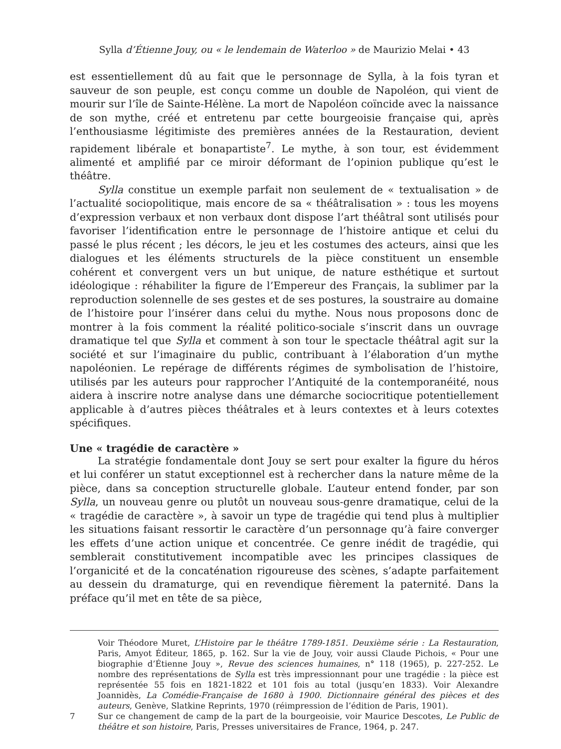Sylla d’Étienne Jouy, ou « le lendemain de Waterloo » de Maurizio Melai • 43
est essentiellement dû au fait que le personnage de Sylla, à la fois tyran et sauveur de son peuple, est conçu comme un double de Napoléon, qui vient de mourir sur l’île de Sainte-Hélène. La mort de Napoléon coïncide avec la naissance de son mythe, créé et entretenu par cette bourgeoisie française qui, après l’enthousiasme légitimiste des premières années de la Restauration, devient rapidement libérale et bonapartiste<sup>7</sup>. Le mythe, à son tour, est évidemment alimenté et amplifié par ce miroir déformant de l’opinion publique qu’est le théâtre.
Sylla constitue un exemple parfait non seulement de « textualisation » de l’actualité sociopolitique, mais encore de sa « théâtralisation » : tous les moyens d’expression verbaux et non verbaux dont dispose l’art théâtral sont utilisés pour favoriser l’identification entre le personnage de l’histoire antique et celui du passé le plus récent ; les décors, le jeu et les costumes des acteurs, ainsi que les dialogues et les éléments structurels de la pièce constituent un ensemble cohérent et convergent vers un but unique, de nature esthétique et surtout idéologique : réhabiliter la figure de l’Empereur des Français, la sublimer par la reproduction solennelle de ses gestes et de ses postures, la soustraire au domaine de l’histoire pour l’insérer dans celui du mythe. Nous nous proposons donc de montrer à la fois comment la réalité politico-sociale s’inscrit dans un ouvrage dramatique tel que Sylla et comment à son tour le spectacle théâtral agit sur la société et sur l’imaginaire du public, contribuant à l’élaboration d’un mythe napoléonien. Le repérage de différents régimes de symbolisation de l’histoire, utilisés par les auteurs pour rapprocher l’Antiquité de la contemporanéité, nous aidera à inscrire notre analyse dans une démarche sociocritique potentiellement applicable à d’autres pièces théâtrales et à leurs contextes et à leurs cotextes spécifiques.
Une « tragédie de caractère »
La stratégie fondamentale dont Jouy se sert pour exalter la figure du héros et lui conférer un statut exceptionnel est à rechercher dans la nature même de la pièce, dans sa conception structurelle globale. L’auteur entend fonder, par son Sylla, un nouveau genre ou plutôt un nouveau sous-genre dramatique, celui de la « tragédie de caractère », à savoir un type de tragédie qui tend plus à multiplier les situations faisant ressortir le caractère d’un personnage qu’à faire converger les effets d’une action unique et concentrée. Ce genre inédit de tragédie, qui semblerait constitutivement incompatible avec les principes classiques de l’organicité et de la concaténation rigoureuse des scènes, s’adapte parfaitement au dessein du dramaturge, qui en revendique fièrement la paternité. Dans la préface qu’il met en tête de sa pièce,
Voir Théodore Muret, L’Histoire par le théâtre 1789-1851. Deuxième série : La Restauration, Paris, Amyot Éditeur, 1865, p. 162. Sur la vie de Jouy, voir aussi Claude Pichois, « Pour une biographie d’Étienne Jouy », Revue des sciences humaines, n° 118 (1965), p. 227-252. Le nombre des représentations de Sylla est très impressionnant pour une tragédie : la pièce est représentée 55 fois en 1821-1822 et 101 fois au total (jusqu’en 1833). Voir Alexandre Joannidès, La Comédie-Française de 1680 à 1900. Dictionnaire général des pièces et des auteurs, Genève, Slatkine Reprints, 1970 (réimpression de l’édition de Paris, 1901).
7 Sur ce changement de camp de la part de la bourgeoisie, voir Maurice Descotes, Le Public de théâtre et son histoire, Paris, Presses universitaires de France, 1964, p. 247.